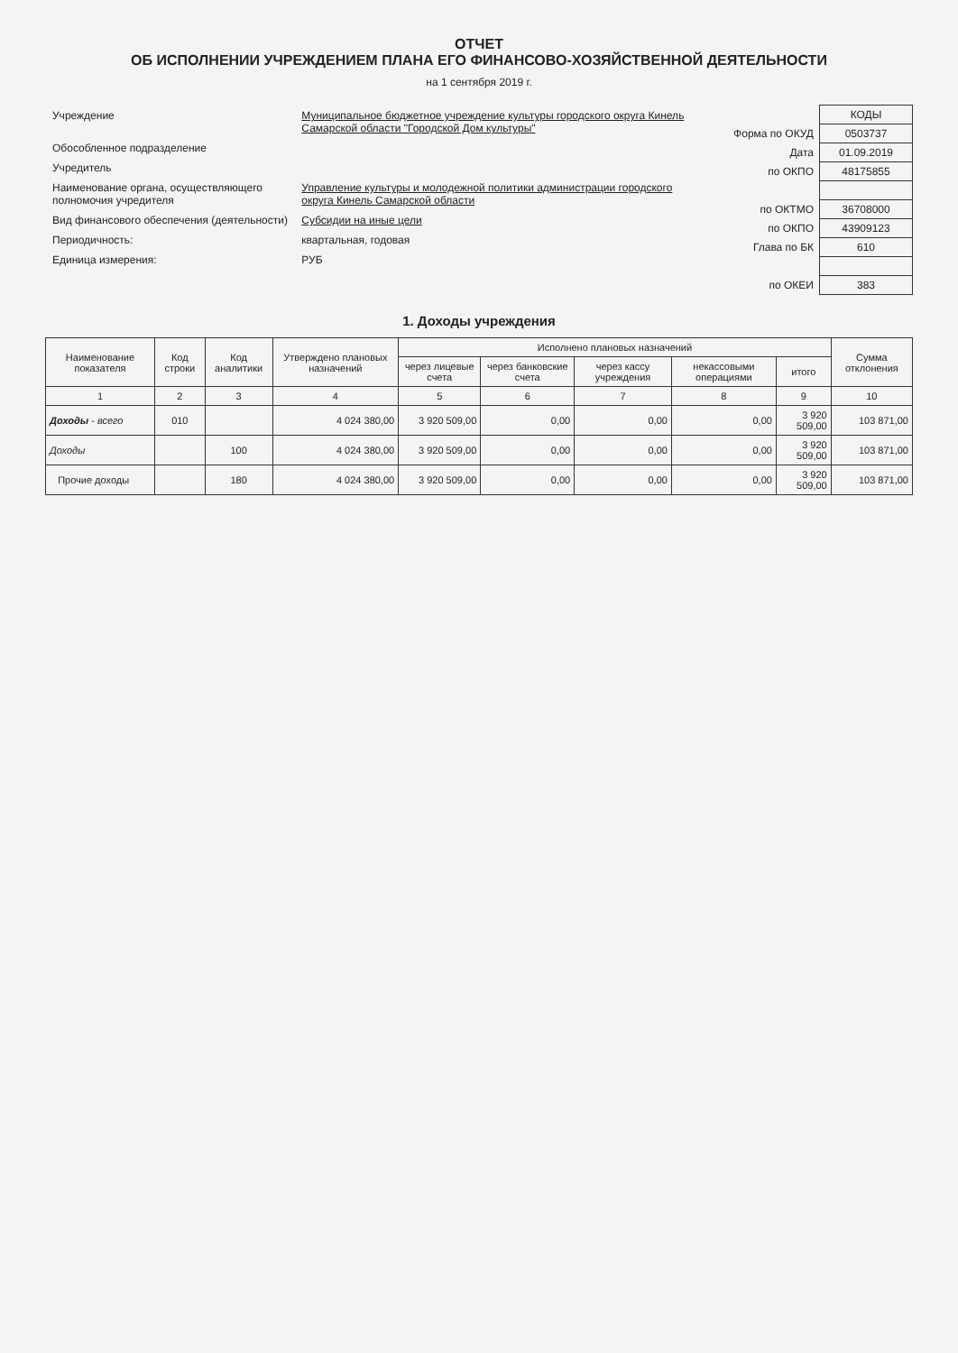ОТЧЕТ
ОБ ИСПОЛНЕНИИ УЧРЕЖДЕНИЕМ ПЛАНА ЕГО ФИНАНСОВО-ХОЗЯЙСТВЕННОЙ ДЕЯТЕЛЬНОСТИ
на 1 сентября 2019 г.
| Учреждение | Муниципальное бюджетное учреждение культуры городского округа Кинель Самарской области "Городской Дом культуры" |
| Обособленное подразделение | |
| Учредитель | |
| Наименование органа, осуществляющего полномочия учредителя | Управление культуры и молодежной политики администрации городского округа Кинель Самарской области |
| Вид финансового обеспечения (деятельности) | Субсидии на иные цели |
| Периодичность: | квартальная, годовая |
| Единица измерения: | РУБ |
| | КОДЫ |
| Форма по ОКУД | 0503737 |
| Дата | 01.09.2019 |
| по ОКПО | 48175855 |
| по ОКТМО | 36708000 |
| по ОКПО | 43909123 |
| Глава по БК | 610 |
| по ОКЕИ | 383 |
1. Доходы учреждения
| Наименование показателя | Код строки | Код аналитики | Утверждено плановых назначений | Исполнено плановых назначений | | | | | Сумма отклонения |
| --- | --- | --- | --- | --- | --- | --- | --- | --- | --- |
| | | | | через лицевые счета | через банковские счета | через кассу учреждения | некассовыми операциями | итого | |
| 1 | 2 | 3 | 4 | 5 | 6 | 7 | 8 | 9 | 10 |
| Доходы - всего | 010 | | 4 024 380,00 | 3 920 509,00 | 0,00 | 0,00 | 0,00 | 3 920 509,00 | 103 871,00 |
| Доходы | | 100 | 4 024 380,00 | 3 920 509,00 | 0,00 | 0,00 | 0,00 | 3 920 509,00 | 103 871,00 |
| Прочие доходы | | 180 | 4 024 380,00 | 3 920 509,00 | 0,00 | 0,00 | 0,00 | 3 920 509,00 | 103 871,00 |